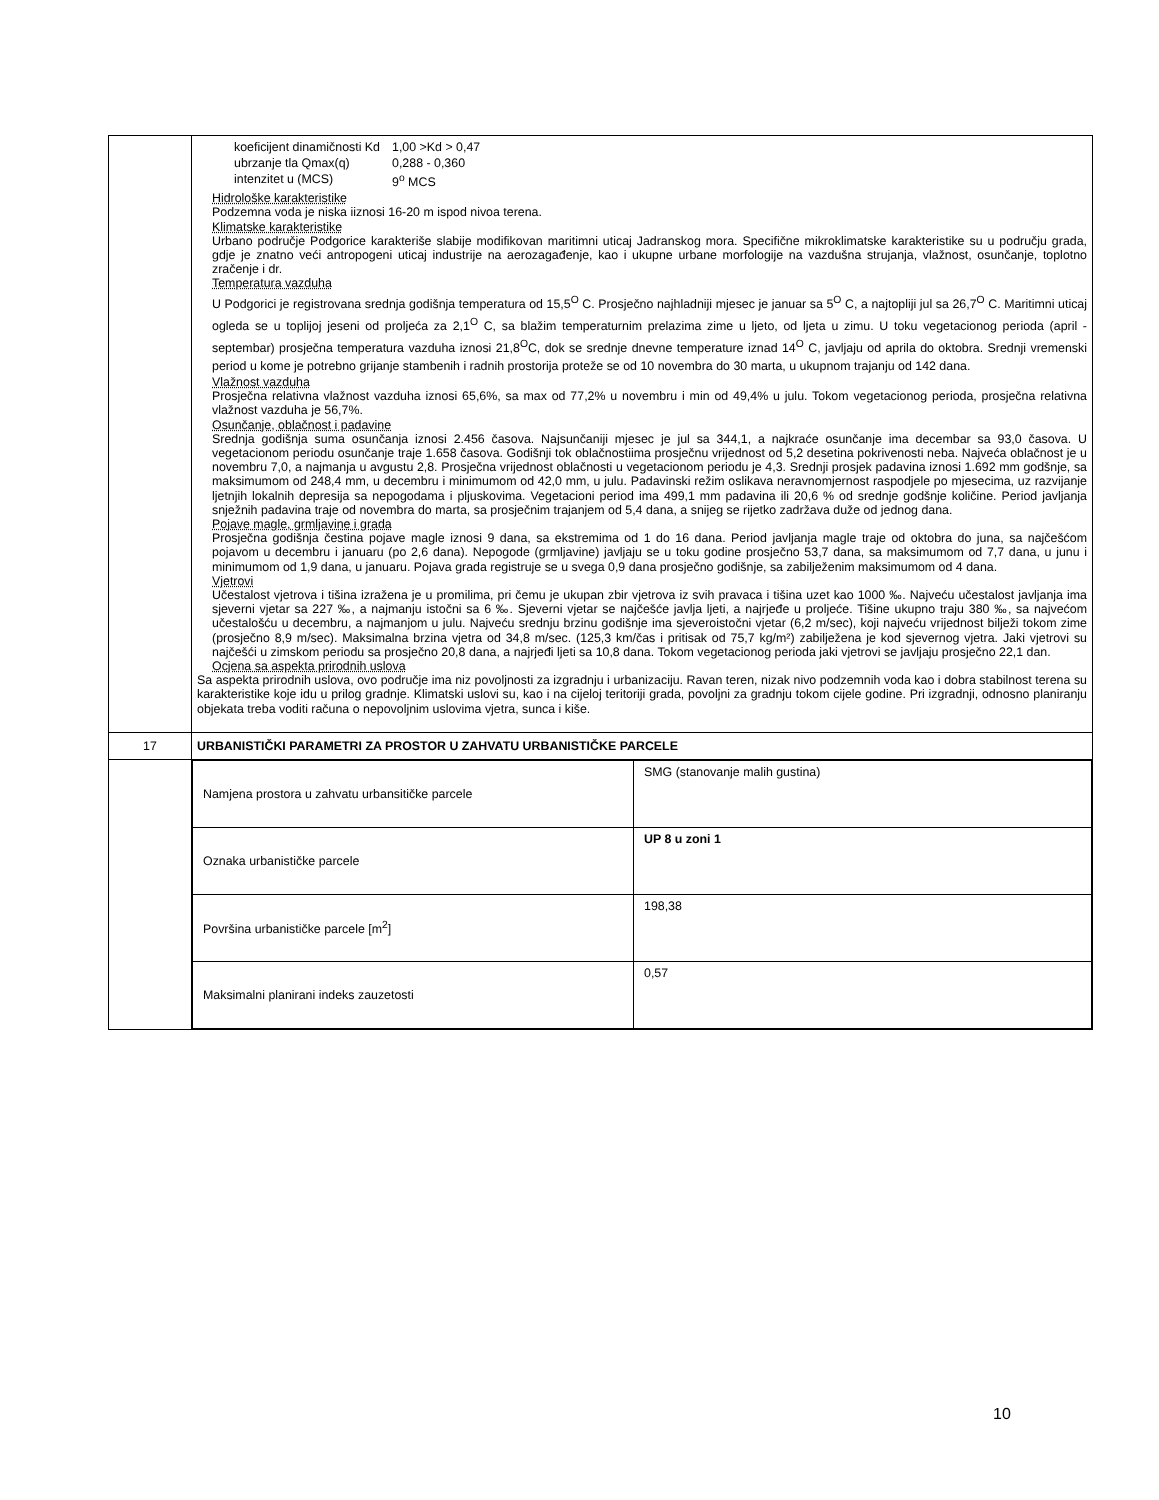| | / koeficijent dinamičnosti Kd / 1,00 >Kd > 0,47 / / ubrzanje tla Qmax(q) / 0,288 - 0,360 / / intenzitet u (MCS) / 9<sup>o</sup> MCS / Hidrološke karakteristike Podzemna voda je niska iiznosi 16-20 m ispod nivoa terena. Klimatske karakteristike Urbano područje Podgorice karakteriše slabije modifikovan maritimni uticaj Jadranskog mora. Specifične mikroklimatske karakteristike su u području grada, gdje je znatno veći antropogeni uticaj industrije na aerozagađenje, kao i ukupne urbane morfologije na vazdušna strujanja, vlažnost, osunčanje, toplotno zračenje i dr. Temperatura vazduha U Podgorici je registrovana srednja godišnja temperatura od 15,5<sup>O</sup> C. Prosječno najhladniji mjesec je januar sa 5<sup>O</sup> C, a najtopliji jul sa 26,7<sup>O</sup> C. Maritimni uticaj ogleda se u toplijoj jeseni od proljeća za 2,1<sup>O</sup> C, sa blažim temperaturnim prelazima zime u ljeto, od ljeta u zimu. U toku vegetacionog perioda (april - septembar) prosječna temperatura vazduha iznosi 21,8<sup>O</sup>C, dok se srednje dnevne temperature iznad 14<sup>O</sup> C, javljaju od aprila do oktobra. Srednji vremenski period u kome je potrebno grijanje stambenih i radnih prostorija proteže se od 10 novembra do 30 marta, u ukupnom trajanju od 142 dana. Vlažnost vazduha Prosječna relativna vlažnost vazduha iznosi 65,6%, sa max od 77,2% u novembru i min od 49,4% u julu. Tokom vegetacionog perioda, prosječna relativna vlažnost vazduha je 56,7%. Osunčanje, oblačnost i padavine Srednja godišnja suma osunčanja iznosi 2.456 časova. Najsunčaniji mjesec je jul sa 344,1, a najkraće osunčanje ima decembar sa 93,0 časova. U vegetacionom periodu osunčanje traje 1.658 časova. Godišnji tok oblačnostiima prosječnu vrijednost od 5,2 desetina pokrivenosti neba. Najveća oblačnost je u novembru 7,0, a najmanja u avgustu 2,8. Prosječna vrijednost oblačnosti u vegetacionom periodu je 4,3. Srednji prosjek padavina iznosi 1.692 mm godšnje, sa maksimumom od 248,4 mm, u decembru i minimumom od 42,0 mm, u julu. Padavinski režim oslikava neravnomjernost raspodjele po mjesecima, uz razvijanje ljetnjih lokalnih depresija sa nepogodama i pljuskovima. Vegetacioni period ima 499,1 mm padavina ili 20,6 % od srednje godšnje količine. Period javljanja snježnih padavina traje od novembra do marta, sa prosječnim trajanjem od 5,4 dana, a snijeg se rijetko zadržava duže od jednog dana. Pojave magle, grmljavine i grada Prosječna godišnja čestina pojave magle iznosi 9 dana, sa ekstremima od 1 do 16 dana. Period javljanja magle traje od oktobra do juna, sa najčešćom pojavom u decembru i januaru (po 2,6 dana). Nepogode (grmljavine) javljaju se u toku godine prosječno 53,7 dana, sa maksimumom od 7,7 dana, u junu i minimumom od 1,9 dana, u januaru. Pojava grada registruje se u svega 0,9 dana prosječno godišnje, sa zabilježenim maksimumom od 4 dana. Vjetrovi Učestalost vjetrova i tišina izražena je u promilima, pri čemu je ukupan zbir vjetrova iz svih pravaca i tišina uzet kao 1000 ‰. Najveću učestalost javljanja ima sjeverni vjetar sa 227 ‰, a najmanju istočni sa 6 ‰. Sjeverni vjetar se najčešće javlja ljeti, a najrjeđe u proljeće. Tišine ukupno traju 380 ‰, sa najvećom učestalošću u decembru, a najmanjom u julu. Najveću srednju brzinu godišnje ima sjeveroistočni vjetar (6,2 m/sec), koji najveću vrijednost bilježi tokom zime (prosječno 8,9 m/sec). Maksimalna brzina vjetra od 34,8 m/sec. (125,3 km/čas i pritisak od 75,7 kg/m²) zabilježena je kod sjevernog vjetra. Jaki vjetrovi su najčešći u zimskom periodu sa prosječno 20,8 dana, a najrjeđi ljeti sa 10,8 dana. Tokom vegetacionog perioda jaki vjetrovi se javljaju prosječno 22,1 dan. Ocjena sa aspekta prirodnih uslova Sa aspekta prirodnih uslova, ovo područje ima niz povoljnosti za izgradnju i urbanizaciju. Ravan teren, nizak nivo podzemnih voda kao i dobra stabilnost terena su karakteristike koje idu u prilog gradnje. Klimatski uslovi su, kao i na cijeloj teritoriji grada, povoljni za gradnju tokom cijele godine. Pri izgradnji, odnosno planiranju objekata treba voditi računa o nepovoljnim uslovima vjetra, sunca i kiše. |
| 17 | URBANISTIČKI PARAMETRI ZA PROSTOR U ZAHVATU URBANISTIČKE PARCELE |
| | / Namjena prostora u zahvatu urbansitičke parcele / SMG (stanovanje malih gustina) / / Oznaka urbanističke parcele / UP 8 u zoni 1 / / Površina urbanističke parcele [m<sup>2</sup>] / 198,38 / / Maksimalni planirani indeks zauzetosti / 0,57 / |
10